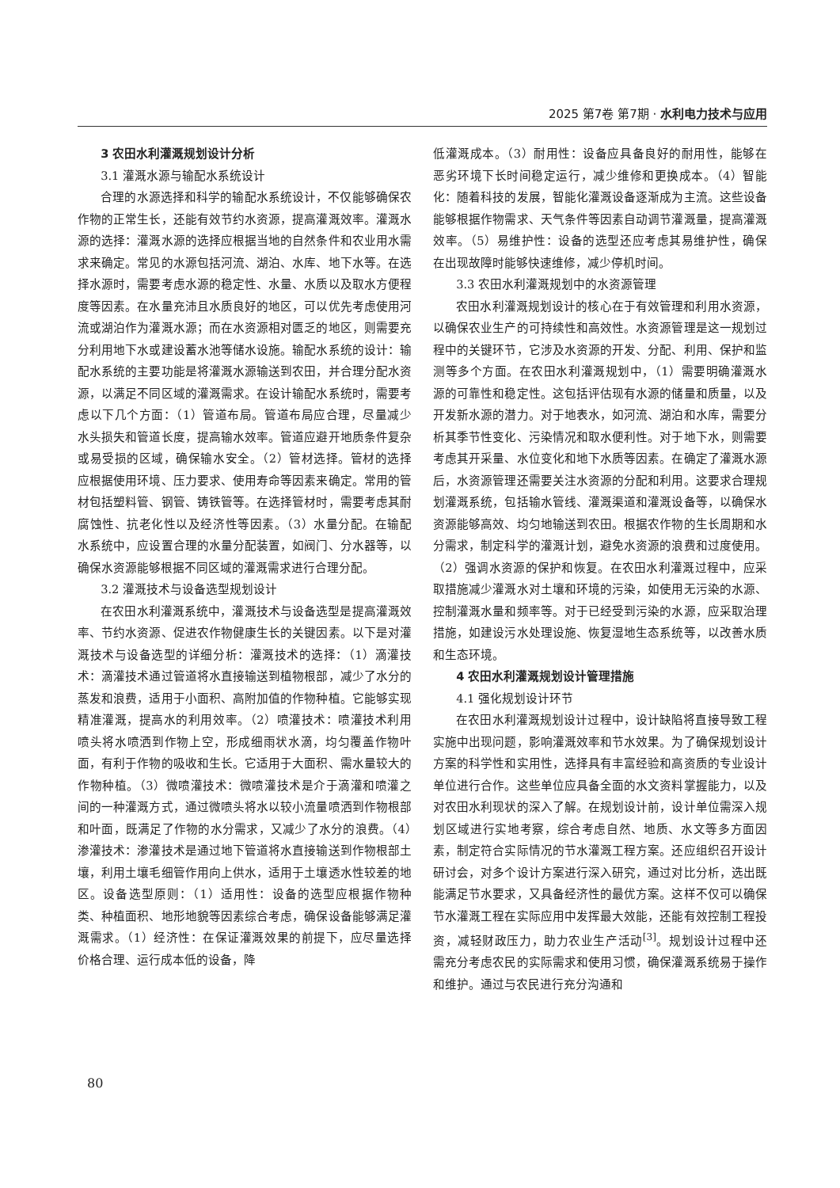2025 第7卷 第7期 · 水利电力技术与应用
3 农田水利灌溉规划设计分析
3.1 灌溉水源与输配水系统设计
合理的水源选择和科学的输配水系统设计，不仅能够确保农作物的正常生长，还能有效节约水资源，提高灌溉效率。灌溉水源的选择：灌溉水源的选择应根据当地的自然条件和农业用水需求来确定。常见的水源包括河流、湖泊、水库、地下水等。在选择水源时，需要考虑水源的稳定性、水量、水质以及取水方便程度等因素。在水量充沛且水质良好的地区，可以优先考虑使用河流或湖泊作为灌溉水源；而在水资源相对匮乏的地区，则需要充分利用地下水或建设蓄水池等储水设施。输配水系统的设计：输配水系统的主要功能是将灌溉水源输送到农田，并合理分配水资源，以满足不同区域的灌溉需求。在设计输配水系统时，需要考虑以下几个方面：（1）管道布局。管道布局应合理，尽量减少水头损失和管道长度，提高输水效率。管道应避开地质条件复杂或易受损的区域，确保输水安全。（2）管材选择。管材的选择应根据使用环境、压力要求、使用寿命等因素来确定。常用的管材包括塑料管、钢管、铸铁管等。在选择管材时，需要考虑其耐腐蚀性、抗老化性以及经济性等因素。（3）水量分配。在输配水系统中，应设置合理的水量分配装置，如阀门、分水器等，以确保水资源能够根据不同区域的灌溉需求进行合理分配。
3.2 灌溉技术与设备选型规划设计
在农田水利灌溉系统中，灌溉技术与设备选型是提高灌溉效率、节约水资源、促进农作物健康生长的关键因素。以下是对灌溉技术与设备选型的详细分析：灌溉技术的选择：（1）滴灌技术：滴灌技术通过管道将水直接输送到植物根部，减少了水分的蒸发和浪费，适用于小面积、高附加值的作物种植。它能够实现精准灌溉，提高水的利用效率。（2）喷灌技术：喷灌技术利用喷头将水喷洒到作物上空，形成细雨状水滴，均匀覆盖作物叶面，有利于作物的吸收和生长。它适用于大面积、需水量较大的作物种植。（3）微喷灌技术：微喷灌技术是介于滴灌和喷灌之间的一种灌溉方式，通过微喷头将水以较小流量喷洒到作物根部和叶面，既满足了作物的水分需求，又减少了水分的浪费。（4）渗灌技术：渗灌技术是通过地下管道将水直接输送到作物根部土壤，利用土壤毛细管作用向上供水，适用于土壤透水性较差的地区。设备选型原则：（1）适用性：设备的选型应根据作物种类、种植面积、地形地貌等因素综合考虑，确保设备能够满足灌溉需求。（1）经济性：在保证灌溉效果的前提下，应尽量选择价格合理、运行成本低的设备，降
低灌溉成本。（3）耐用性：设备应具备良好的耐用性，能够在恶劣环境下长时间稳定运行，减少维修和更换成本。（4）智能化：随着科技的发展，智能化灌溉设备逐渐成为主流。这些设备能够根据作物需求、天气条件等因素自动调节灌溉量，提高灌溉效率。（5）易维护性：设备的选型还应考虑其易维护性，确保在出现故障时能够快速维修，减少停机时间。
3.3 农田水利灌溉规划中的水资源管理
农田水利灌溉规划设计的核心在于有效管理和利用水资源，以确保农业生产的可持续性和高效性。水资源管理是这一规划过程中的关键环节，它涉及水资源的开发、分配、利用、保护和监测等多个方面。在农田水利灌溉规划中，（1）需要明确灌溉水源的可靠性和稳定性。这包括评估现有水源的储量和质量，以及开发新水源的潜力。对于地表水，如河流、湖泊和水库，需要分析其季节性变化、污染情况和取水便利性。对于地下水，则需要考虑其开采量、水位变化和地下水质等因素。在确定了灌溉水源后，水资源管理还需要关注水资源的分配和利用。这要求合理规划灌溉系统，包括输水管线、灌溉渠道和灌溉设备等，以确保水资源能够高效、均匀地输送到农田。根据农作物的生长周期和水分需求，制定科学的灌溉计划，避免水资源的浪费和过度使用。（2）强调水资源的保护和恢复。在农田水利灌溉过程中，应采取措施减少灌溉水对土壤和环境的污染，如使用无污染的水源、控制灌溉水量和频率等。对于已经受到污染的水源，应采取治理措施，如建设污水处理设施、恢复湿地生态系统等，以改善水质和生态环境。
4 农田水利灌溉规划设计管理措施
4.1 强化规划设计环节
在农田水利灌溉规划设计过程中，设计缺陷将直接导致工程实施中出现问题，影响灌溉效率和节水效果。为了确保规划设计方案的科学性和实用性，选择具有丰富经验和高资质的专业设计单位进行合作。这些单位应具备全面的水文资料掌握能力，以及对农田水利现状的深入了解。在规划设计前，设计单位需深入规划区域进行实地考察，综合考虑自然、地质、水文等多方面因素，制定符合实际情况的节水灌溉工程方案。还应组织召开设计研讨会，对多个设计方案进行深入研究，通过对比分析，选出既能满足节水要求，又具备经济性的最优方案。这样不仅可以确保节水灌溉工程在实际应用中发挥最大效能，还能有效控制工程投资，减轻财政压力，助力农业生产活动<sup>[3]</sup>。规划设计过程中还需充分考虑农民的实际需求和使用习惯，确保灌溉系统易于操作和维护。通过与农民进行充分沟通和
80